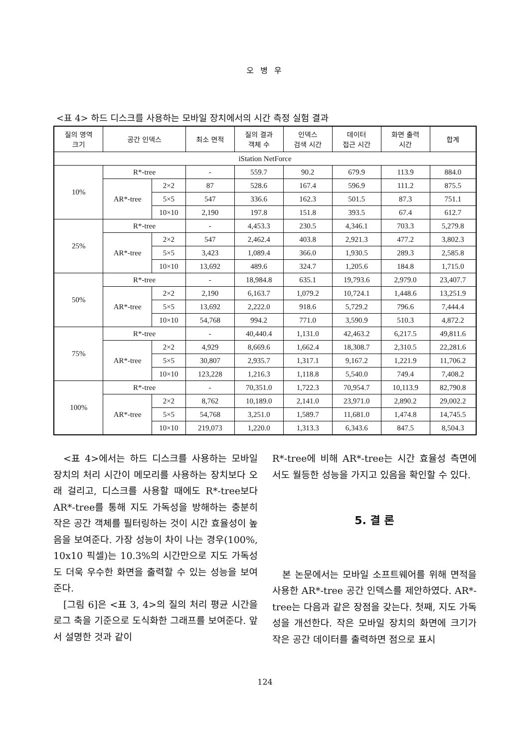오 병 우
<표 4> 하드 디스크를 사용하는 모바일 장치에서의 시간 측정 실험 결과
| 질의 영역 크기 | 공간 인덱스 | | 최소 면적 | 질의 결과 객체 수 | 인덱스 검색 시간 | 데이터 접근 시간 | 화면 출력 시간 | 합계 |
| --- | --- | --- | --- | --- | --- | --- | --- | --- |
| iStation NetForce | | | | | | | | |
| 10% | R*-tree | | - | 559.7 | 90.2 | 679.9 | 113.9 | 884.0 |
| | AR*-tree | 2×2 | 87 | 528.6 | 167.4 | 596.9 | 111.2 | 875.5 |
| | | 5×5 | 547 | 336.6 | 162.3 | 501.5 | 87.3 | 751.1 |
| | | 10×10 | 2,190 | 197.8 | 151.8 | 393.5 | 67.4 | 612.7 |
| 25% | R*-tree | | - | 4,453.3 | 230.5 | 4,346.1 | 703.3 | 5,279.8 |
| | AR*-tree | 2×2 | 547 | 2,462.4 | 403.8 | 2,921.3 | 477.2 | 3,802.3 |
| | | 5×5 | 3,423 | 1,089.4 | 366.0 | 1,930.5 | 289.3 | 2,585.8 |
| | | 10×10 | 13,692 | 489.6 | 324.7 | 1,205.6 | 184.8 | 1,715.0 |
| 50% | R*-tree | | - | 18,984.8 | 635.1 | 19,793.6 | 2,979.0 | 23,407.7 |
| | AR*-tree | 2×2 | 2,190 | 6,163.7 | 1,079.2 | 10,724.1 | 1,448.6 | 13,251.9 |
| | | 5×5 | 13,692 | 2,222.0 | 918.6 | 5,729.2 | 796.6 | 7,444.4 |
| | | 10×10 | 54,768 | 994.2 | 771.0 | 3,590.9 | 510.3 | 4,872.2 |
| 75% | R*-tree | | - | 40,440.4 | 1,131.0 | 42,463.2 | 6,217.5 | 49,811.6 |
| | AR*-tree | 2×2 | 4,929 | 8,669.6 | 1,662.4 | 18,308.7 | 2,310.5 | 22,281.6 |
| | | 5×5 | 30,807 | 2,935.7 | 1,317.1 | 9,167.2 | 1,221.9 | 11,706.2 |
| | | 10×10 | 123,228 | 1,216.3 | 1,118.8 | 5,540.0 | 749.4 | 7,408.2 |
| 100% | R*-tree | | - | 70,351.0 | 1,722.3 | 70,954.7 | 10,113.9 | 82,790.8 |
| | AR*-tree | 2×2 | 8,762 | 10,189.0 | 2,141.0 | 23,971.0 | 2,890.2 | 29,002.2 |
| | | 5×5 | 54,768 | 3,251.0 | 1,589.7 | 11,681.0 | 1,474.8 | 14,745.5 |
| | | 10×10 | 219,073 | 1,220.0 | 1,313.3 | 6,343.6 | 847.5 | 8,504.3 |
<표 4>에서는 하드 디스크를 사용하는 모바일 장치의 처리 시간이 메모리를 사용하는 장치보다 오래 걸리고, 디스크를 사용할 때에도 R*-tree보다 AR*-tree를 통해 지도 가독성을 방해하는 충분히 작은 공간 객체를 필터링하는 것이 시간 효율성이 높음을 보여준다. 가장 성능이 차이 나는 경우(100%, 10x10 픽셀)는 10.3%의 시간만으로 지도 가독성도 더욱 우수한 화면을 출력할 수 있는 성능을 보여준다.
[그림 6]은 <표 3, 4>의 질의 처리 평균 시간을 로그 축을 기준으로 도식화한 그래프를 보여준다. 앞서 설명한 것과 같이
R*-tree에 비해 AR*-tree는 시간 효율성 측면에서도 월등한 성능을 가지고 있음을 확인할 수 있다.
5. 결 론
본 논문에서는 모바일 소프트웨어를 위해 면적을 사용한 AR*-tree 공간 인덱스를 제안하였다. AR*-tree는 다음과 같은 장점을 갖는다. 첫째, 지도 가독성을 개선한다. 작은 모바일 장치의 화면에 크기가 작은 공간 데이터를 출력하면 점으로 표시
124